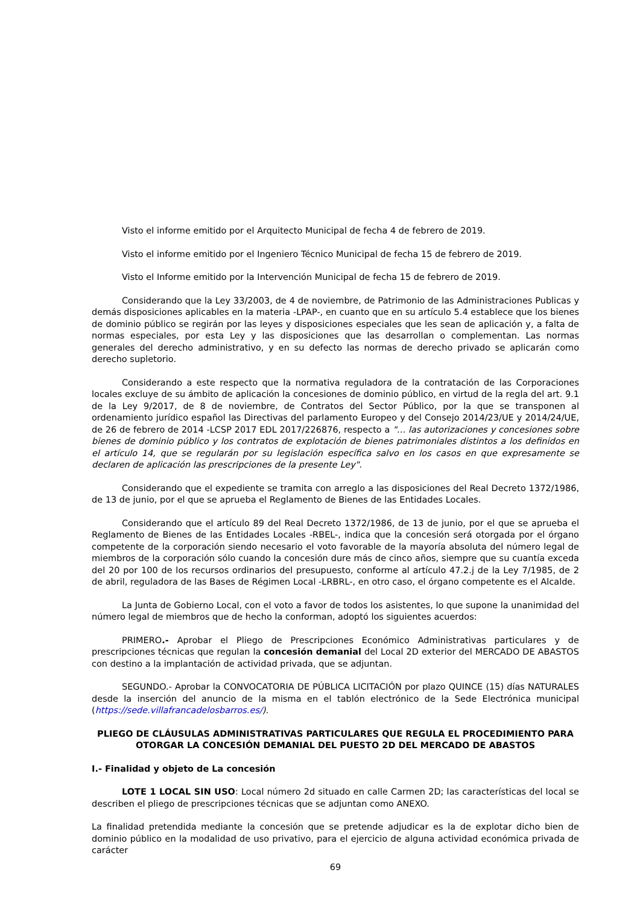Visto el informe emitido por el Arquitecto Municipal de fecha 4 de febrero de 2019.
Visto el informe emitido por el Ingeniero Técnico Municipal de fecha 15 de febrero de 2019.
Visto el Informe emitido por la Intervención Municipal de fecha 15 de febrero de 2019.
Considerando que la Ley 33/2003, de 4 de noviembre, de Patrimonio de las Administraciones Publicas y demás disposiciones aplicables en la materia -LPAP-, en cuanto que en su artículo 5.4 establece que los bienes de dominio público se regirán por las leyes y disposiciones especiales que les sean de aplicación y, a falta de normas especiales, por esta Ley y las disposiciones que las desarrollan o complementan. Las normas generales del derecho administrativo, y en su defecto las normas de derecho privado se aplicarán como derecho supletorio.
Considerando a este respecto que la normativa reguladora de la contratación de las Corporaciones locales excluye de su ámbito de aplicación la concesiones de dominio público, en virtud de la regla del art. 9.1 de la Ley 9/2017, de 8 de noviembre, de Contratos del Sector Público, por la que se transponen al ordenamiento jurídico español las Directivas del parlamento Europeo y del Consejo 2014/23/UE y 2014/24/UE, de 26 de febrero de 2014 -LCSP 2017 EDL 2017/226876, respecto a "… las autorizaciones y concesiones sobre bienes de dominio público y los contratos de explotación de bienes patrimoniales distintos a los definidos en el artículo 14, que se regularán por su legislación específica salvo en los casos en que expresamente se declaren de aplicación las prescripciones de la presente Ley".
Considerando que el expediente se tramita con arreglo a las disposiciones del Real Decreto 1372/1986, de 13 de junio, por el que se aprueba el Reglamento de Bienes de las Entidades Locales.
Considerando que el artículo 89 del Real Decreto 1372/1986, de 13 de junio, por el que se aprueba el Reglamento de Bienes de las Entidades Locales -RBEL-, indica que la concesión será otorgada por el órgano competente de la corporación siendo necesario el voto favorable de la mayoría absoluta del número legal de miembros de la corporación sólo cuando la concesión dure más de cinco años, siempre que su cuantía exceda del 20 por 100 de los recursos ordinarios del presupuesto, conforme al artículo 47.2.j de la Ley 7/1985, de 2 de abril, reguladora de las Bases de Régimen Local -LRBRL-, en otro caso, el órgano competente es el Alcalde.
La Junta de Gobierno Local, con el voto a favor de todos los asistentes, lo que supone la unanimidad del número legal de miembros que de hecho la conforman, adoptó los siguientes acuerdos:
PRIMERO.- Aprobar el Pliego de Prescripciones Económico Administrativas particulares y de prescripciones técnicas que regulan la concesión demanial del Local 2D exterior del MERCADO DE ABASTOS con destino a la implantación de actividad privada, que se adjuntan.
SEGUNDO.- Aprobar la CONVOCATORIA DE PÚBLICA LICITACIÓN por plazo QUINCE (15) días NATURALES desde la inserción del anuncio de la misma en el tablón electrónico de la Sede Electrónica municipal (https://sede.villafrancadelosbarros.es/).
PLIEGO DE CLÁUSULAS ADMINISTRATIVAS PARTICULARES QUE REGULA EL PROCEDIMIENTO PARA OTORGAR LA CONCESIÓN DEMANIAL DEL PUESTO 2D DEL MERCADO DE ABASTOS
I.- Finalidad y objeto de La concesión
LOTE 1 LOCAL SIN USO: Local número 2d situado en calle Carmen 2D; las características del local se describen el pliego de prescripciones técnicas que se adjuntan como ANEXO.
La finalidad pretendida mediante la concesión que se pretende adjudicar es la de explotar dicho bien de dominio público en la modalidad de uso privativo, para el ejercicio de alguna actividad económica privada de carácter
69